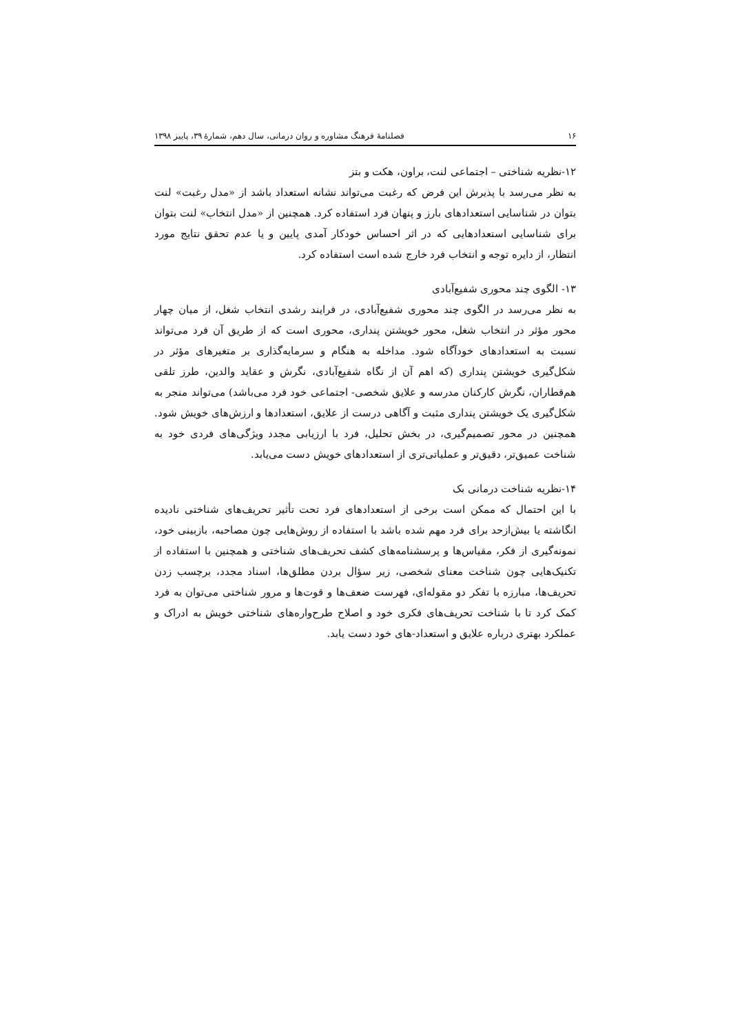۱۶ فصلنامهٔ فرهنگ مشاوره و روان درمانی، سال دهم، شمارهٔ ۳۹، پاییز ۱۳۹۸
۱۲-نظریه شناختی – اجتماعی لنت، براون، هکت و بتز
به نظر می‌رسد با پذیرش این فرض که رغبت می‌تواند نشانه استعداد باشد از «مدل رغبت» لنت بتوان در شناسایی استعدادهای بارز و پنهان فرد استفاده کرد. همچنین از «مدل انتخاب» لنت بتوان برای شناسایی استعدادهایی که در اثر احساس خودکار آمدی پایین و یا عدم تحقق نتایج مورد انتظار، از دایره توجه و انتخاب فرد خارج شده است استفاده کرد.
۱۳- الگوی چند محوری شفیع‌آبادی
به نظر می‌رسد در الگوی چند محوری شفیع‌آبادی، در فرایند رشدی انتخاب شغل، از میان چهار محور مؤثر در انتخاب شغل، محور خویشتن پنداری، محوری است که از طریق آن فرد می‌تواند نسبت به استعدادهای خودآگاه شود. مداخله به هنگام و سرمایه‌گذاری بر متغیرهای مؤثر در شکل‌گیری خویشتن پنداری (که اهم آن از نگاه شفیع‌آبادی، نگرش و عقاید والدین، طرز تلقی هم‌قطاران، نگرش کارکنان مدرسه و علایق شخصی- اجتماعی خود فرد می‌باشد) می‌تواند منجر به شکل‌گیری یک خویشتن پنداری مثبت و آگاهی درست از علایق، استعدادها و ارزش‌های خویش شود. همچنین در محور تصمیم‌گیری، در بخش تحلیل، فرد با ارزیابی مجدد ویژگی‌های فردی خود به شناخت عمیق‌تر، دقیق‌تر و عملیاتی‌تری از استعدادهای خویش دست می‌یابد.
۱۴-نظریه شناخت درمانی بک
با این احتمال که ممکن است برخی از استعدادهای فرد تحت تأثیر تحریف‌های شناختی نادیده انگاشته یا بیش‌ازحد برای فرد مهم شده باشد با استفاده از روش‌هایی چون مصاحبه، بازبینی خود، نمونه‌گیری از فکر، مقیاس‌ها و پرسشنامه‌های کشف تحریف‌های شناختی و همچنین با استفاده از تکنیک‌هایی چون شناخت معنای شخصی، زیر سؤال بردن مطلق‌ها، اسناد مجدد، برچسب زدن تحریف‌ها، مبارزه با تفکر دو مقوله‌ای، فهرست ضعف‌ها و قوت‌ها و مرور شناختی می‌توان به فرد کمک کرد تا با شناخت تحریف‌های فکری خود و اصلاح طرح‌واره‌های شناختی خویش به ادراک و عملکرد بهتری درباره علایق و استعداد-های خود دست یابد.